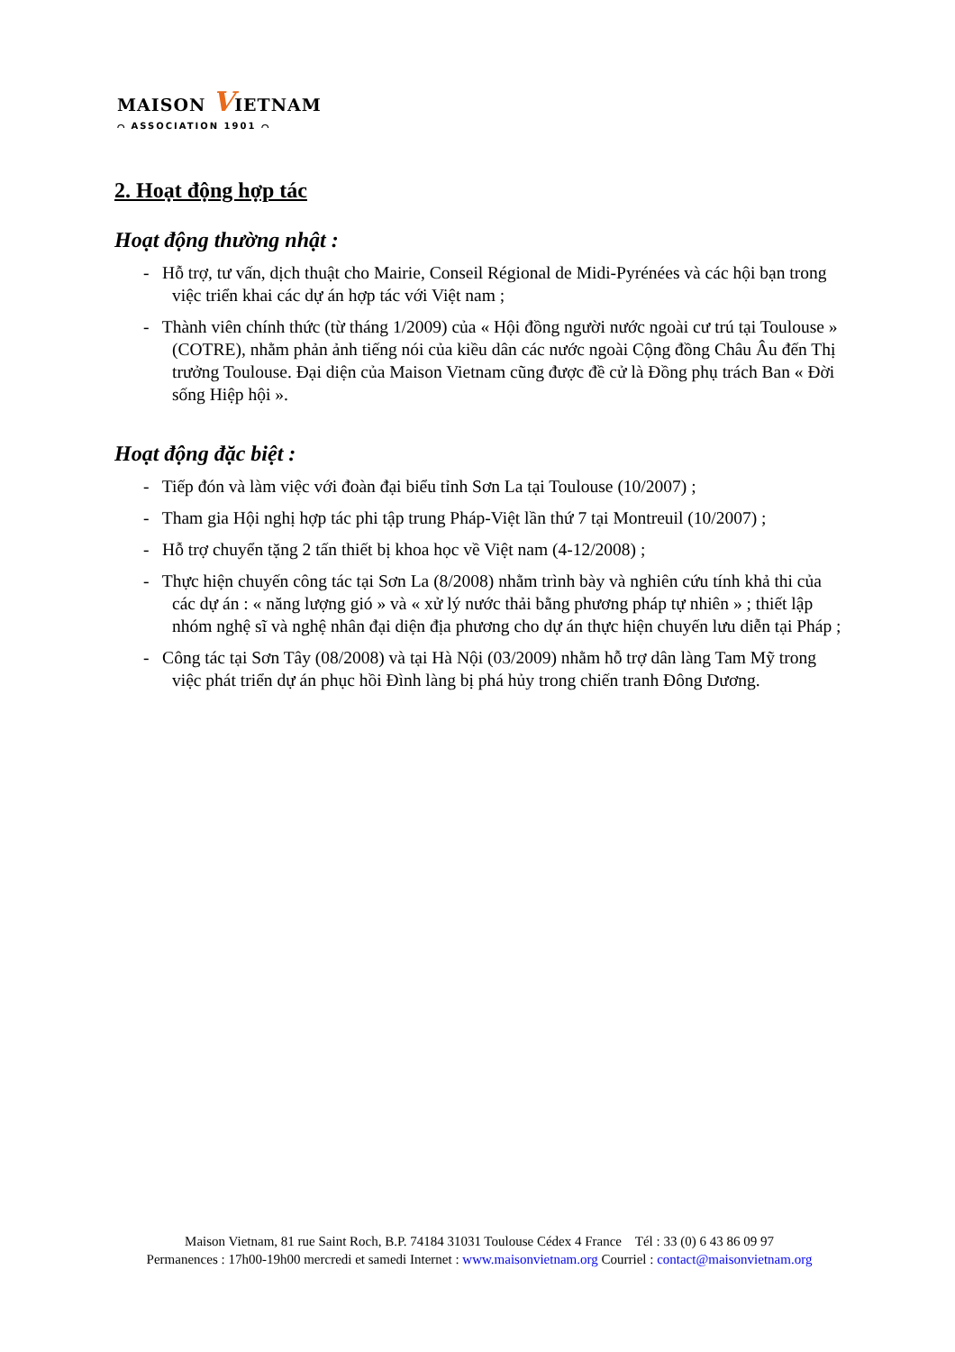MAISON VIETNAM
⌒ ASSOCIATION 1901 ⌒
2. Hoạt động hợp tác
Hoạt động thường nhật :
- Hỗ trợ, tư vấn, dịch thuật cho Mairie, Conseil Régional de Midi-Pyrénées và các hội bạn trong việc triển khai các dự án hợp tác với Việt nam ;
- Thành viên chính thức (từ tháng 1/2009) của « Hội đồng người nước ngoài cư trú tại Toulouse » (COTRE), nhằm phản ảnh tiếng nói của kiều dân các nước ngoài Cộng đồng Châu Âu đến Thị trưởng Toulouse. Đại diện của Maison Vietnam cũng được đề cử là Đồng phụ trách Ban « Đời sống Hiệp hội ».
Hoạt động đặc biệt :
- Tiếp đón và làm việc với đoàn đại biểu tỉnh Sơn La tại Toulouse (10/2007) ;
- Tham gia Hội nghị hợp tác phi tập trung Pháp-Việt lần thứ 7 tại Montreuil (10/2007) ;
- Hỗ trợ chuyển tặng 2 tấn thiết bị khoa học về Việt nam (4-12/2008) ;
- Thực hiện chuyến công tác tại Sơn La (8/2008) nhằm trình bày và nghiên cứu tính khả thi của các dự án : « năng lượng gió » và « xử lý nước thải bằng phương pháp tự nhiên » ; thiết lập nhóm nghệ sĩ và nghệ nhân đại diện địa phương cho dự án thực hiện chuyến lưu diễn tại Pháp ;
- Công tác tại Sơn Tây (08/2008) và tại Hà Nội (03/2009) nhằm hỗ trợ dân làng Tam Mỹ trong việc phát triển dự án phục hồi Đình làng bị phá hủy trong chiến tranh Đông Dương.
Maison Vietnam, 81 rue Saint Roch, B.P. 74184 31031 Toulouse Cédex 4 France Tél : 33 (0) 6 43 86 09 97
Permanences : 17h00-19h00 mercredi et samedi Internet : www.maisonvietnam.org Courriel : contact@maisonvietnam.org